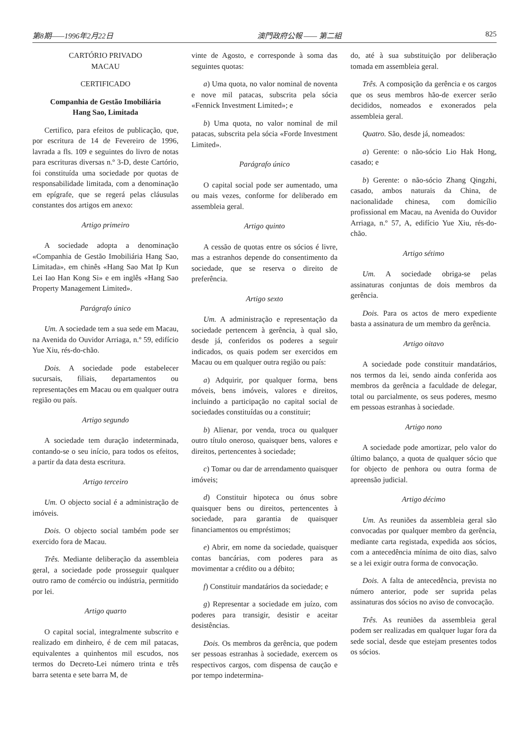第8期——1996年2月22日 澳門政府公報 —— 第二組 825
CARTÓRIO PRIVADO
MACAU
CERTIFICADO
Companhia de Gestão Imobiliária
Hang Sao, Limitada
Certifico, para efeitos de publicação, que, por escritura de 14 de Fevereiro de 1996, lavrada a fls. 109 e seguintes do livro de notas para escrituras diversas n.º 3-D, deste Cartório, foi constituída uma sociedade por quotas de responsabilidade limitada, com a denominação em epígrafe, que se regerá pelas cláusulas constantes dos artigos em anexo:
Artigo primeiro
A sociedade adopta a denominação «Companhia de Gestão Imobiliária Hang Sao, Limitada», em chinês «Hang Sao Mat Ip Kun Lei Iao Han Kong Si» e em inglês «Hang Sao Property Management Limited».
Parágrafo único
Um. A sociedade tem a sua sede em Macau, na Avenida do Ouvidor Arriaga, n.º 59, edifício Yue Xiu, rés-do-chão.
Dois. A sociedade pode estabelecer sucursais, filiais, departamentos ou representações em Macau ou em qualquer outra região ou país.
Artigo segundo
A sociedade tem duração indeterminada, contando-se o seu início, para todos os efeitos, a partir da data desta escritura.
Artigo terceiro
Um. O objecto social é a administração de imóveis.
Dois. O objecto social também pode ser exercido fora de Macau.
Três. Mediante deliberação da assembleia geral, a sociedade pode prosseguir qualquer outro ramo de comércio ou indústria, permitido por lei.
Artigo quarto
O capital social, integralmente subscrito e realizado em dinheiro, é de cem mil patacas, equivalentes a quinhentos mil escudos, nos termos do Decreto-Lei número trinta e três barra setenta e sete barra M, de
vinte de Agosto, e corresponde à soma das seguintes quotas:
a) Uma quota, no valor nominal de noventa e nove mil patacas, subscrita pela sócia «Fennick Investment Limited»; e
b) Uma quota, no valor nominal de mil patacas, subscrita pela sócia «Forde Investment Limited».
Parágrafo único
O capital social pode ser aumentado, uma ou mais vezes, conforme for deliberado em assembleia geral.
Artigo quinto
A cessão de quotas entre os sócios é livre, mas a estranhos depende do consentimento da sociedade, que se reserva o direito de preferência.
Artigo sexto
Um. A administração e representação da sociedade pertencem à gerência, à qual são, desde já, conferidos os poderes a seguir indicados, os quais podem ser exercidos em Macau ou em qualquer outra região ou país:
a) Adquirir, por qualquer forma, bens móveis, bens imóveis, valores e direitos, incluindo a participação no capital social de sociedades constituídas ou a constituir;
b) Alienar, por venda, troca ou qualquer outro título oneroso, quaisquer bens, valores e direitos, pertencentes à sociedade;
c) Tomar ou dar de arrendamento quaisquer imóveis;
d) Constituir hipoteca ou ónus sobre quaisquer bens ou direitos, pertencentes à sociedade, para garantia de quaisquer financiamentos ou empréstimos;
e) Abrir, em nome da sociedade, quaisquer contas bancárias, com poderes para as movimentar a crédito ou a débito;
f) Constituir mandatários da sociedade; e
g) Representar a sociedade em juízo, com poderes para transigir, desistir e aceitar desistências.
Dois. Os membros da gerência, que podem ser pessoas estranhas à sociedade, exercem os respectivos cargos, com dispensa de caução e por tempo indetermina-
do, até à sua substituição por deliberação tomada em assembleia geral.
Três. A composição da gerência e os cargos que os seus membros hão-de exercer serão decididos, nomeados e exonerados pela assembleia geral.
Quatro. São, desde já, nomeados:
a) Gerente: o não-sócio Lio Hak Hong, casado; e
b) Gerente: o não-sócio Zhang Qingzhi, casado, ambos naturais da China, de nacionalidade chinesa, com domicílio profissional em Macau, na Avenida do Ouvidor Arriaga, n.º 57, A, edifício Yue Xiu, rés-do-chão.
Artigo sétimo
Um. A sociedade obriga-se pelas assinaturas conjuntas de dois membros da gerência.
Dois. Para os actos de mero expediente basta a assinatura de um membro da gerência.
Artigo oitavo
A sociedade pode constituir mandatários, nos termos da lei, sendo ainda conferida aos membros da gerência a faculdade de delegar, total ou parcialmente, os seus poderes, mesmo em pessoas estranhas à sociedade.
Artigo nono
A sociedade pode amortizar, pelo valor do último balanço, a quota de qualquer sócio que for objecto de penhora ou outra forma de apreensão judicial.
Artigo décimo
Um. As reuniões da assembleia geral são convocadas por qualquer membro da gerência, mediante carta registada, expedida aos sócios, com a antecedência mínima de oito dias, salvo se a lei exigir outra forma de convocação.
Dois. A falta de antecedência, prevista no número anterior, pode ser suprida pelas assinaturas dos sócios no aviso de convocação.
Três. As reuniões da assembleia geral podem ser realizadas em qualquer lugar fora da sede social, desde que estejam presentes todos os sócios.